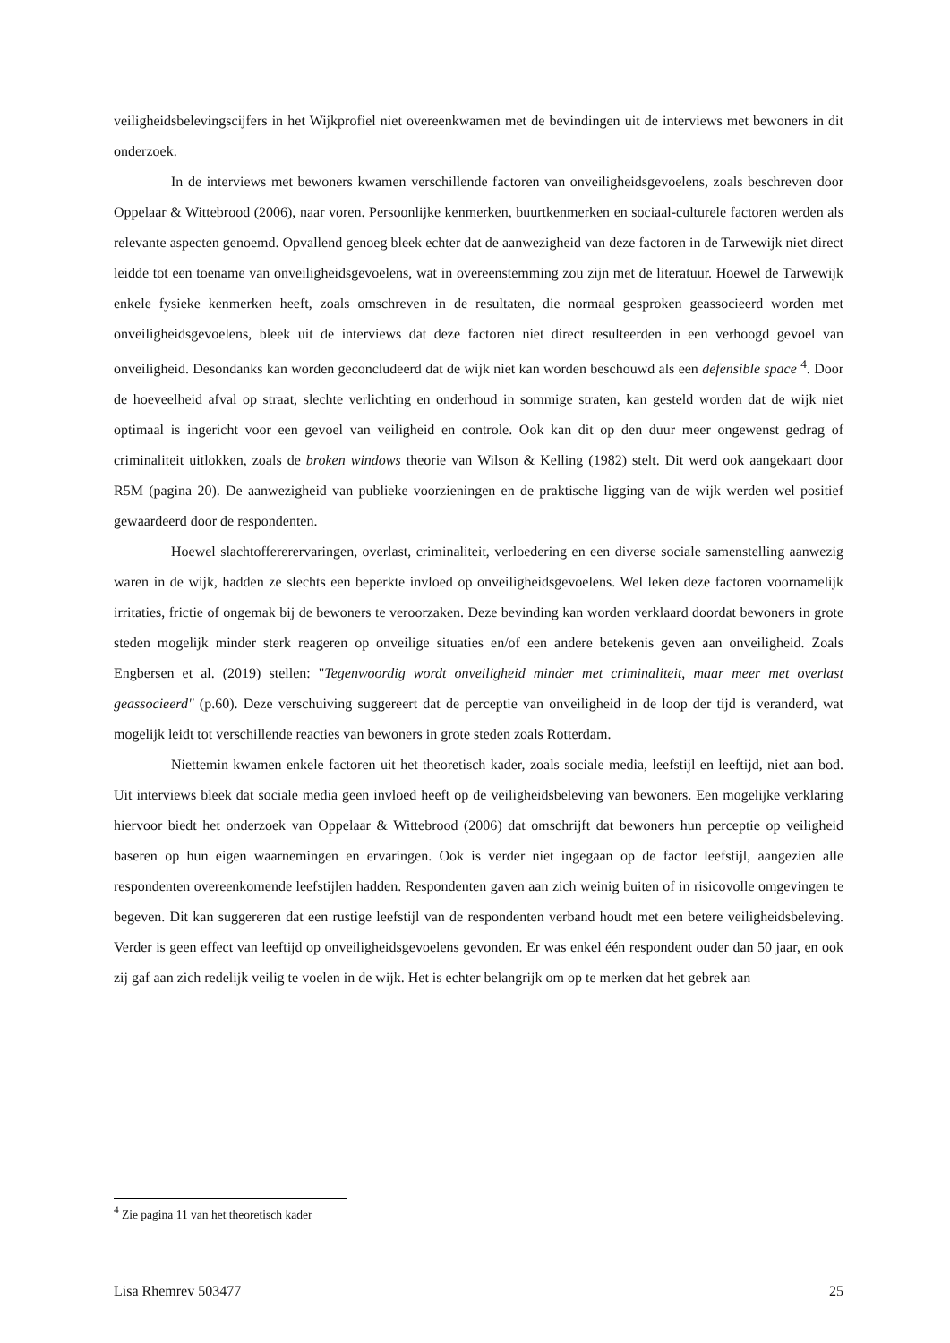veiligheidsbelevingscijfers in het Wijkprofiel niet overeenkwamen met de bevindingen uit de interviews met bewoners in dit onderzoek.
In de interviews met bewoners kwamen verschillende factoren van onveiligheidsgevoelens, zoals beschreven door Oppelaar & Wittebrood (2006), naar voren. Persoonlijke kenmerken, buurtkenmerken en sociaal-culturele factoren werden als relevante aspecten genoemd. Opvallend genoeg bleek echter dat de aanwezigheid van deze factoren in de Tarwewijk niet direct leidde tot een toename van onveiligheidsgevoelens, wat in overeenstemming zou zijn met de literatuur. Hoewel de Tarwewijk enkele fysieke kenmerken heeft, zoals omschreven in de resultaten, die normaal gesproken geassocieerd worden met onveiligheidsgevoelens, bleek uit de interviews dat deze factoren niet direct resulteerden in een verhoogd gevoel van onveiligheid. Desondanks kan worden geconcludeerd dat de wijk niet kan worden beschouwd als een defensible space <sup>4</sup>. Door de hoeveelheid afval op straat, slechte verlichting en onderhoud in sommige straten, kan gesteld worden dat de wijk niet optimaal is ingericht voor een gevoel van veiligheid en controle. Ook kan dit op den duur meer ongewenst gedrag of criminaliteit uitlokken, zoals de broken windows theorie van Wilson & Kelling (1982) stelt. Dit werd ook aangekaart door R5M (pagina 20). De aanwezigheid van publieke voorzieningen en de praktische ligging van de wijk werden wel positief gewaardeerd door de respondenten.
Hoewel slachtoffererervaringen, overlast, criminaliteit, verloedering en een diverse sociale samenstelling aanwezig waren in de wijk, hadden ze slechts een beperkte invloed op onveiligheidsgevoelens. Wel leken deze factoren voornamelijk irritaties, frictie of ongemak bij de bewoners te veroorzaken. Deze bevinding kan worden verklaard doordat bewoners in grote steden mogelijk minder sterk reageren op onveilige situaties en/of een andere betekenis geven aan onveiligheid. Zoals Engbersen et al. (2019) stellen: "Tegenwoordig wordt onveiligheid minder met criminaliteit, maar meer met overlast geassocieerd" (p.60). Deze verschuiving suggereert dat de perceptie van onveiligheid in de loop der tijd is veranderd, wat mogelijk leidt tot verschillende reacties van bewoners in grote steden zoals Rotterdam.
Niettemin kwamen enkele factoren uit het theoretisch kader, zoals sociale media, leefstijl en leeftijd, niet aan bod. Uit interviews bleek dat sociale media geen invloed heeft op de veiligheidsbeleving van bewoners. Een mogelijke verklaring hiervoor biedt het onderzoek van Oppelaar & Wittebrood (2006) dat omschrijft dat bewoners hun perceptie op veiligheid baseren op hun eigen waarnemingen en ervaringen. Ook is verder niet ingegaan op de factor leefstijl, aangezien alle respondenten overeenkomende leefstijlen hadden. Respondenten gaven aan zich weinig buiten of in risicovolle omgevingen te begeven. Dit kan suggereren dat een rustige leefstijl van de respondenten verband houdt met een betere veiligheidsbeleving. Verder is geen effect van leeftijd op onveiligheidsgevoelens gevonden. Er was enkel één respondent ouder dan 50 jaar, en ook zij gaf aan zich redelijk veilig te voelen in de wijk. Het is echter belangrijk om op te merken dat het gebrek aan
<sup>4</sup> Zie pagina 11 van het theoretisch kader
Lisa Rhemrev 503477 25